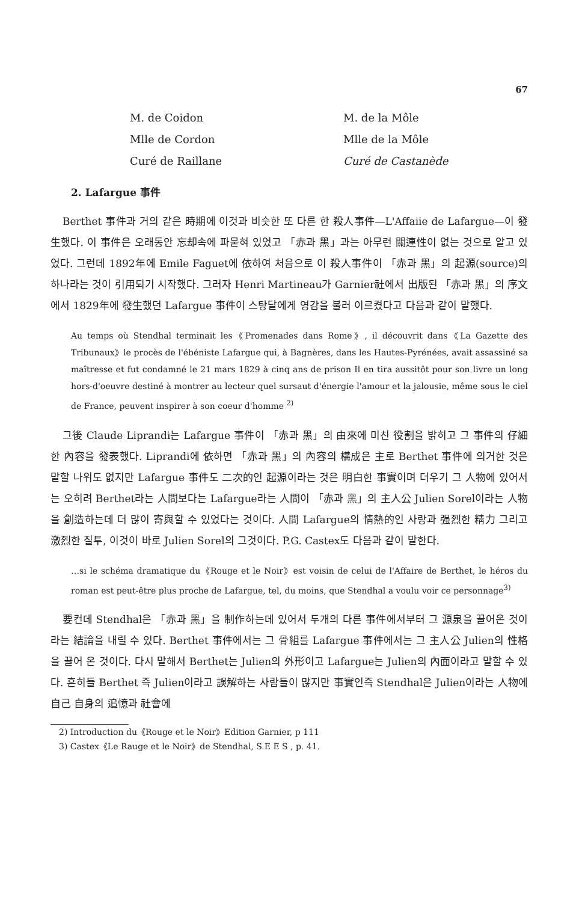67
M. de Coidon
M. de la Môle
Mlle de Cordon
Mlle de la Môle
Curé de Raillane
Curé de Castanède
2. Lafargue 事件
Berthet 事件과 거의 같은 時期에 이것과 비슷한 또 다른 한 殺人事件—L'Affaiie de Lafargue—이 發生했다. 이 事件은 오래동안 忘却속에 파묻혀 있었고 「赤과 黑」과는 아무런 關連性이 없는 것으로 알고 있었다. 그런데 1892年에 Emile Faguet에 依하여 처음으로 이 殺人事件이 「赤과 黑」의 起源(source)의 하나라는 것이 引用되기 시작했다. 그러자 Henri Martineau가 Garnier社에서 出版된 「赤과 黑」의 序文에서 1829年에 發生했던 Lafargue 事件이 스탕달에게 영감을 불러 이르켰다고 다음과 같이 말했다.
Au temps où Stendhal terminait les《Promenades dans Rome》, il découvrit dans《La Gazette des Tribunaux》le procès de l'ébéniste Lafargue qui, à Bagnères, dans les Hautes-Pyrénées, avait assassiné sa maîtresse et fut condamné le 21 mars 1829 à cinq ans de prison Il en tira aussitôt pour son livre un long hors-d'oeuvre destiné à montrer au lecteur quel sursaut d'énergie l'amour et la jalousie, même sous le ciel de France, peuvent inspirer à son coeur d'homme <sup>2)</sup>
그後 Claude Liprandi는 Lafargue 事件이 「赤과 黑」의 由來에 미친 役割을 밝히고 그 事件의 仔細한 內容을 發表했다. Liprandi에 依하면 「赤과 黑」의 內容의 構成은 主로 Berthet 事件에 의거한 것은 말할 나위도 없지만 Lafargue 事件도 二次的인 起源이라는 것은 明白한 事實이며 더우기 그 人物에 있어서는 오히려 Berthet라는 人間보다는 Lafargue라는 人間이 「赤과 黑」의 主人公 Julien Sorel이라는 人物을 創造하는데 더 많이 寄與할 수 있었다는 것이다. 人間 Lafargue의 情熱的인 사랑과 强烈한 精力 그리고 激烈한 질투, 이것이 바로 Julien Sorel의 그것이다. P.G. Castex도 다음과 같이 말한다.
…si le schéma dramatique du《Rouge et le Noir》est voisin de celui de l'Affaire de Berthet, le héros du roman est peut-être plus proche de Lafargue, tel, du moins, que Stendhal a voulu voir ce personnage<sup>3)</sup>
要컨데 Stendhal은 「赤과 黑」을 制作하는데 있어서 두개의 다른 事件에서부터 그 源泉을 끌어온 것이라는 結論을 내릴 수 있다. Berthet 事件에서는 그 骨組를 Lafargue 事件에서는 그 主人公 Julien의 性格을 끌어 온 것이다. 다시 말해서 Berthet는 Julien의 外形이고 Lafargue는 Julien의 內面이라고 말할 수 있다. 흔히들 Berthet 즉 Julien이라고 誤解하는 사람들이 많지만 事實인즉 Stendhal은 Julien이라는 人物에 自己 自身의 追憶과 社會에
2) Introduction du《Rouge et le Noir》Edition Garnier, p 111
3) Castex《Le Rauge et le Noir》de Stendhal, S.E E S , p. 41.